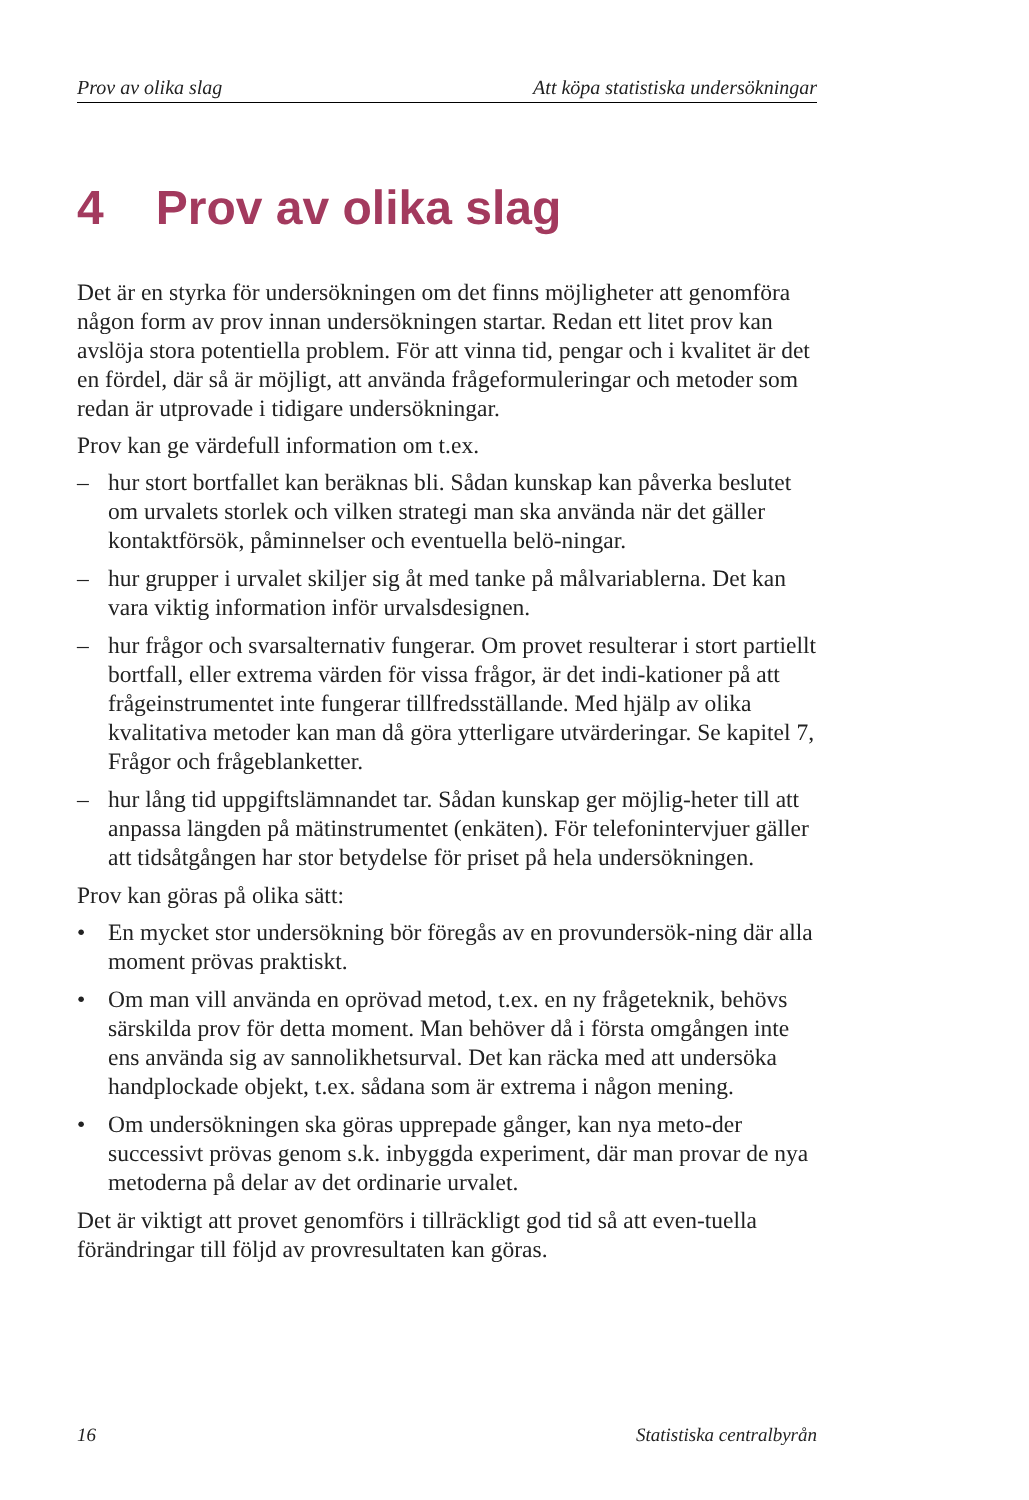Prov av olika slag Att köpa statistiska undersökningar
4 Prov av olika slag
Det är en styrka för undersökningen om det finns möjligheter att genomföra någon form av prov innan undersökningen startar. Redan ett litet prov kan avslöja stora potentiella problem. För att vinna tid, pengar och i kvalitet är det en fördel, där så är möjligt, att använda frågeformuleringar och metoder som redan är utprovade i tidigare undersökningar.
Prov kan ge värdefull information om t.ex.
– hur stort bortfallet kan beräknas bli. Sådan kunskap kan påverka beslutet om urvalets storlek och vilken strategi man ska använda när det gäller kontaktförsök, påminnelser och eventuella belö-ningar.
– hur grupper i urvalet skiljer sig åt med tanke på målvariablerna. Det kan vara viktig information inför urvalsdesignen.
– hur frågor och svarsalternativ fungerar. Om provet resulterar i stort partiellt bortfall, eller extrema värden för vissa frågor, är det indi-kationer på att frågeinstrumentet inte fungerar tillfredsställande. Med hjälp av olika kvalitativa metoder kan man då göra ytterligare utvärderingar. Se kapitel 7, Frågor och frågeblanketter.
– hur lång tid uppgiftslämnandet tar. Sådan kunskap ger möjlig-heter till att anpassa längden på mätinstrumentet (enkäten). För telefonintervjuer gäller att tidsåtgången har stor betydelse för priset på hela undersökningen.
Prov kan göras på olika sätt:
• En mycket stor undersökning bör föregås av en provundersök-ning där alla moment prövas praktiskt.
• Om man vill använda en oprövad metod, t.ex. en ny frågeteknik, behövs särskilda prov för detta moment. Man behöver då i första omgången inte ens använda sig av sannolikhetsurval. Det kan räcka med att undersöka handplockade objekt, t.ex. sådana som är extrema i någon mening.
• Om undersökningen ska göras upprepade gånger, kan nya meto-der successivt prövas genom s.k. inbyggda experiment, där man provar de nya metoderna på delar av det ordinarie urvalet.
Det är viktigt att provet genomförs i tillräckligt god tid så att even-tuella förändringar till följd av provresultaten kan göras.
16 Statistiska centralbyrån